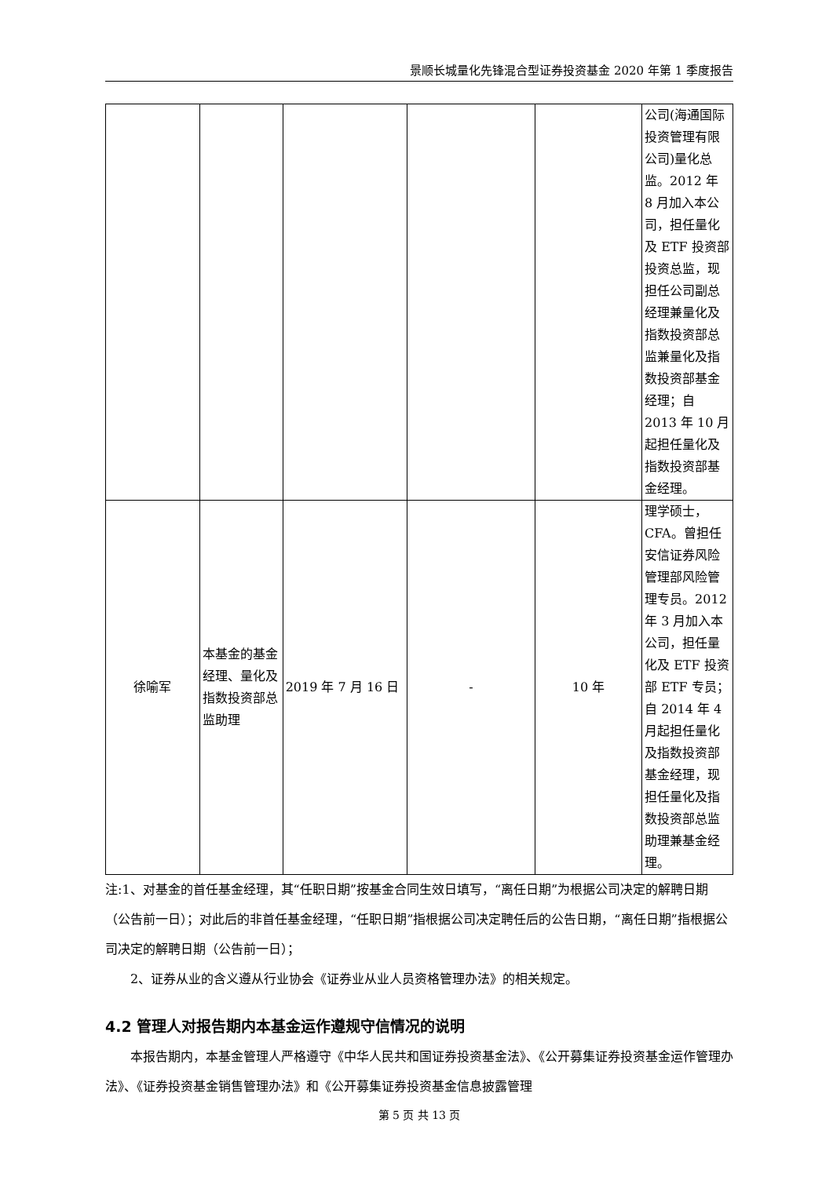景顺长城量化先锋混合型证券投资基金 2020 年第 1 季度报告
| | | | | | 公司(海通国际投资管理有限公司)量化总监。2012 年 8 月加入本公司，担任量化及 ETF 投资部投资总监，现担任公司副总经理兼量化及指数投资部总监兼量化及指数投资部基金经理；自 2013 年 10 月起担任量化及指数投资部基金经理。 |
| 徐喻军 | 本基金的基金经理、量化及指数投资部总监助理 | 2019 年 7 月 16 日 | - | 10 年 | 理学硕士，CFA。曾担任安信证券风险管理部风险管理专员。2012 年 3 月加入本公司，担任量化及 ETF 投资部 ETF 专员；自 2014 年 4 月起担任量化及指数投资部基金经理，现担任量化及指数投资部总监助理兼基金经理。 |
注:1、对基金的首任基金经理，其“任职日期”按基金合同生效日填写，“离任日期”为根据公司决定的解聘日期（公告前一日）；对此后的非首任基金经理，“任职日期”指根据公司决定聘任后的公告日期，“离任日期”指根据公司决定的解聘日期（公告前一日）；
2、证券从业的含义遵从行业协会《证券业从业人员资格管理办法》的相关规定。
4.2 管理人对报告期内本基金运作遵规守信情况的说明
本报告期内，本基金管理人严格遵守《中华人民共和国证券投资基金法》、《公开募集证券投资基金运作管理办法》、《证券投资基金销售管理办法》和《公开募集证券投资基金信息披露管理
第 5 页 共 13 页